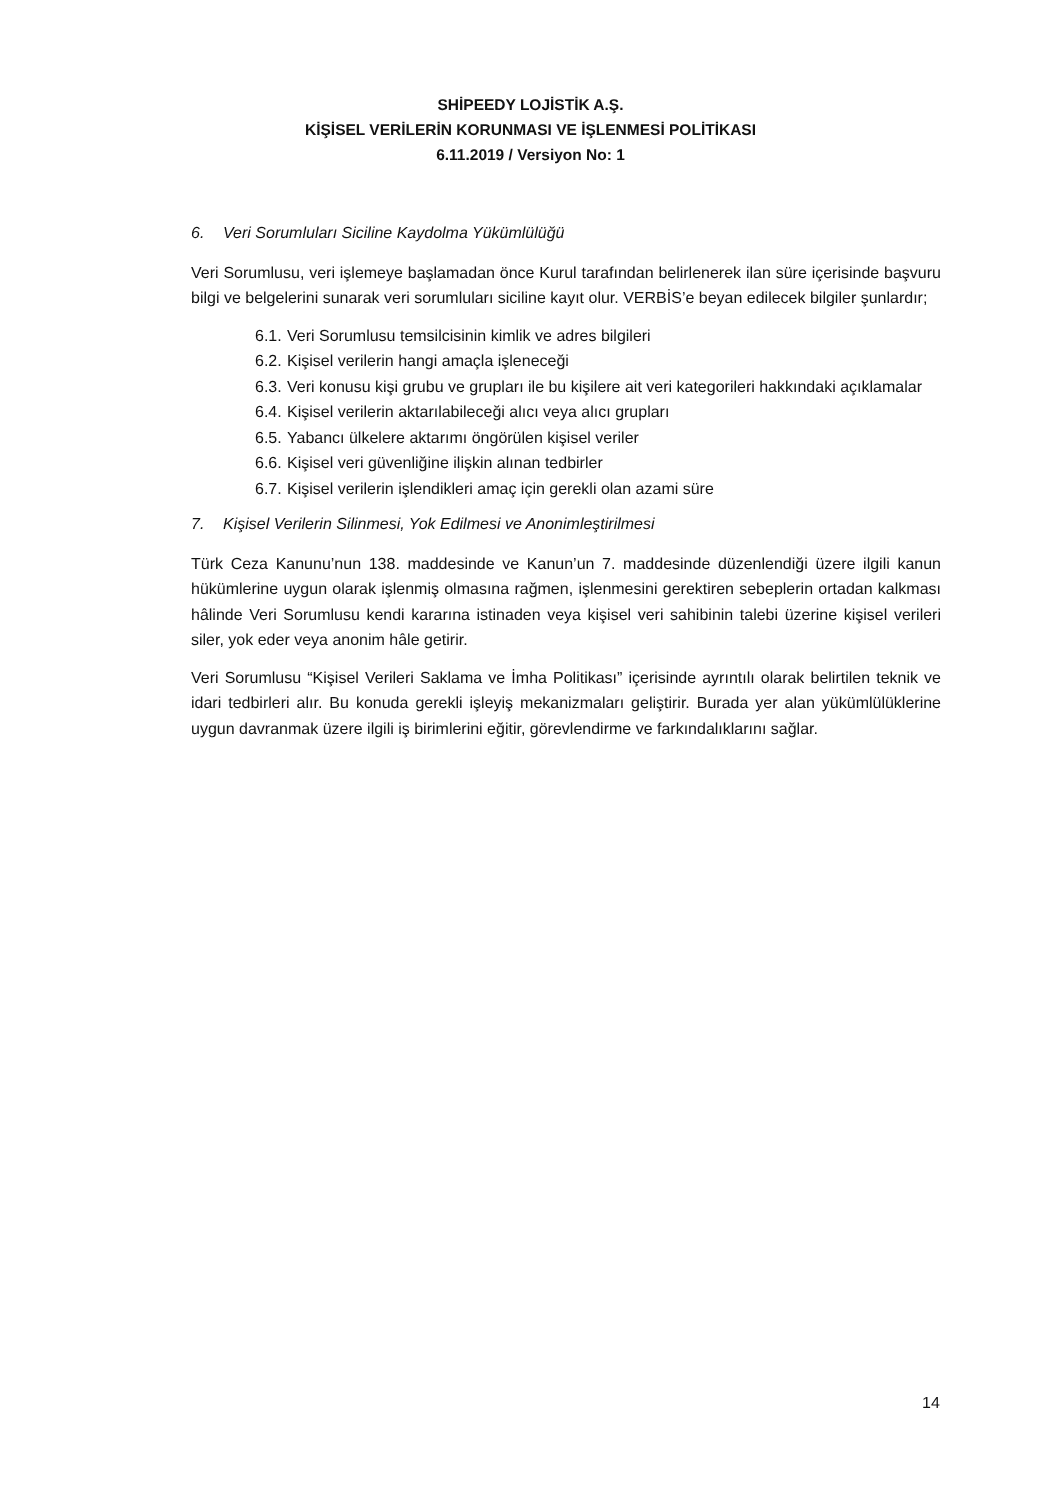SHİPEEDY LOJİSTİK A.Ş.
KİŞİSEL VERİLERİN KORUNMASI VE İŞLENMESİ POLİTİKASI
6.11.2019 / Versiyon No: 1
6. Veri Sorumluları Siciline Kaydolma Yükümlülüğü
Veri Sorumlusu, veri işlemeye başlamadan önce Kurul tarafından belirlenerek ilan süre içerisinde başvuru bilgi ve belgelerini sunarak veri sorumluları siciline kayıt olur. VERBİS’e beyan edilecek bilgiler şunlardır;
6.1. Veri Sorumlusu temsilcisinin kimlik ve adres bilgileri
6.2. Kişisel verilerin hangi amaçla işleneceği
6.3. Veri konusu kişi grubu ve grupları ile bu kişilere ait veri kategorileri hakkındaki açıklamalar
6.4. Kişisel verilerin aktarılabileceği alıcı veya alıcı grupları
6.5. Yabancı ülkelere aktarımı öngörülen kişisel veriler
6.6. Kişisel veri güvenliğine ilişkin alınan tedbirler
6.7. Kişisel verilerin işlendikleri amaç için gerekli olan azami süre
7. Kişisel Verilerin Silinmesi, Yok Edilmesi ve Anonimleştirilmesi
Türk Ceza Kanunu’nun 138. maddesinde ve Kanun’un 7. maddesinde düzenlendiği üzere ilgili kanun hükümlerine uygun olarak işlenmiş olmasına rağmen, işlenmesini gerektiren sebeplerin ortadan kalkması hâlinde Veri Sorumlusu kendi kararına istinaden veya kişisel veri sahibinin talebi üzerine kişisel verileri siler, yok eder veya anonim hâle getirir.
Veri Sorumlusu “Kişisel Verileri Saklama ve İmha Politikası” içerisinde ayrıntılı olarak belirtilen teknik ve idari tedbirleri alır. Bu konuda gerekli işleyiş mekanizmaları geliştirir. Burada yer alan yükümlülüklerine uygun davranmak üzere ilgili iş birimlerini eğitir, görevlendirme ve farkındalıklarını sağlar.
14